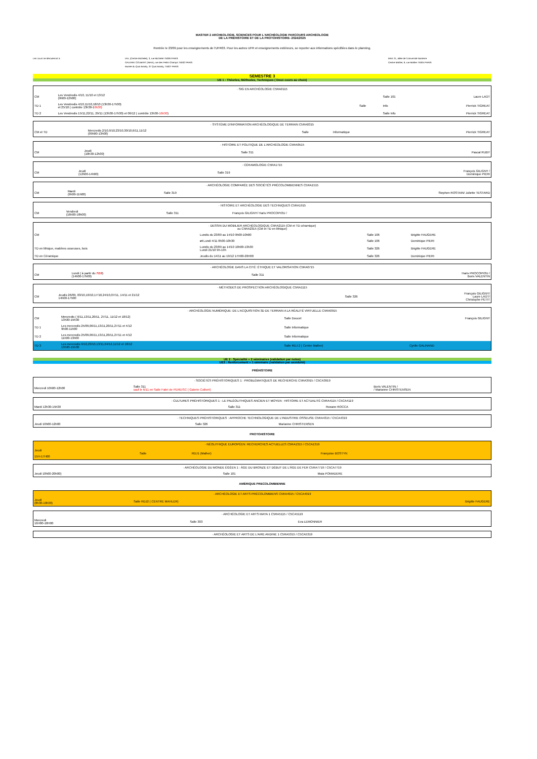MASTER 2 ARCHEOLOGIE, SCIENCES POUR L'ARCHÉOLOGIE PARCOURS ARCHÉOLOGIE
DE LA PRÉHISTOIRE ET DE LA PROTOHISTOIRE- 2024/2025
Rentrée le 23/09 pour les enseignements de l'UFR03. Pour les autres UFR et enseignements extérieurs, se reporter aux informations spécifiées dans le planning.
Les cours se dérouleront à : IAA, (Centre Michelet), 3, rue Michelet 75006 PARIS
GALERIE COLBERT (INHA), rue des Petits Champs 75002 PARIS
Musée du Quai Branly, 37 Quai Branly, 75007 PARIS
MAE 21, allée de l'Université Nanterre
Centre Mahler, 9, rue Malher 75004 PARIS
SEMESTRE 3
UE 1 : Théories, Méthodes, Techniques ( Deux cours au choix)
| · SIG EN ARCHÉOLOGIE C5RA0115 | | | | |
| CM | Les Vendredis 4/10, 11/10 et 13/12 (9h00-12h00) | | Salle 101 | Laure LAÜT |
| TD 1 | Les Vendredis 4/10,11/10,18/10 (13h30-17h30) et 25/10 ( contrôle 13h30-1 6h30) | Salle | Info | Pierrick TIGREAT |
| TD 2 | Les Vendredis 15/11,22/11, 29/11 (13h30-17h30) et 06/12 ( contrôle 13h30- 16h30 ) | | Salle Info | Pierrick TIGREAT |
| · SYSTÈME D'INFORMATION ARCHÉOLOGIQUE DE TERRAIN C5RA0315 | | | | |
| CM et TD | Mercredis 2/10,9/10,23/10,30/10,6/11,11/12 (09h00-13h00) | Salle | Informatique | Pierrick TIGREAT |
| · HISTOIRE ET POLITIQUE DE L'ARCHÉOLOGIE C5RA0515 | | | |
| CM | Jeudi (10h30-12h30) | Salle 311 | Pascal RUBY |
| · CÉRAMOLOGIE C5RA1715 | | | |
| CM | Jeudi (12h00-14h00) | Salle 319 | François GILIGNY / Dominique PIERI |
| · ARCHÉOLOGIE COMPARÉE DES SOCIÉTÉS PRÉCOLOMBIENNES C5RA1515 | | | |
| CM | Mardi (9h00-11h00) | Salle 319 | Stephen ROSTAIN/ Juliette TESTARD |
| · HISTOIRE ET ARCHÉOLOGIE DES TECHNIQUES C5RA1915 | | | |
| CM | Vendredi (16h00-18h00) | Salle 311 | François GILIGNY/ Haris PROCOPIOU / |
| · DESSIN DU MOBILIER ARCHÉOLOGIQUE C5RA2115 (CM et TD céramique) ou C5RA2315 (CM et TD en lithique) | | | |
| CM | Lundis du 23/09 au 14/10 9h00-10h00 | Salle 106 | Brigitte FAUGERE |
| | et Lundi 4/11 8h30-10h30 | Salle 106 | Dominique PIERI |
| TD en lithique, matières osseuses, bois | Lundis du 23/09 au 14/10 10h00-13h30 Lundi 21/10 9h-13h | Salle 326 | Brigitte FAUGERE |
| TD en Céramique | Jeudis du 14/11 au 19/12 17H00-20H00 | Salle 326 | Dominique PIERI |
| · ARCHÉOLOGIE DANS LA CITÉ: ÉTHIQUE ET VALORISATION C5RA0715 | | | |
| CM | Lundi ( à partir du 7/10 ) (14h00-17h00) | Salle 311 | Haris PROCOPIOU / Boris VALENTIN |
| · MÉTHODES DE PROSPECTION ARCHÉOLOGIQUE C5RA1115 | | | |
| CM | Jeudis 26/09, 03/10,10/10,17/10,24/10,07/11, 14/11 et 21/12 14h00-17h00 | Salle 326 | François GILIGNY/ Laure LAÜT/ Christophe PETIT |
| · ARCHÉOLOGIE NUMÉRIQUE: DE L'ACQUISITION 3D DE TERRAIN A LA RÉALITÉ VIRTUELLE C5RA0915 | | | |
| CM | Mercredis ( 6/11,13/11,20/11, 27/11, 11/12 et 18/12) 13h30-15h30 | Salle Doucet | François GILIGNY |
| TD 1 | Les mercredis 25/09,06/11,13/11,20/11,27/11 et 4/12 9h00-11h00 | Salle Informatique | |
| TD 2 | Les mercredis 25/09,06/11,13/11,20/11,27/11 et 4/12 11h00-13h00 | Salle Informatique | |
| TD 3 | Les mercredis 9/10,23/10,13/11,04/12,11/12 et 18/12 13h30-15h30 | Salle RDJ 2 ( Centre Malher) | Cyrille GALINAND |
UE 2 : Spécialité = 2 séminaires (validation par notes)
UE3 : Renforcement = 1 séminaire (validation par assiduité)
PRÉHISTOIRE
| · SOCIÉTÉS PRÉHISTORIQUES 1 : PROBLÉMATIQUES DE RECHERCHE C5RA3915 / C5CA3919 | | |
| Mercredi 10h00-12h00 | Salle 311 sauf le 6/11 en Salle Fabri de PEREISC ( Galerie Colbert) | Boris VALENTIN / / Marianne CHRISTENSEN |
| · CULTURES PRÉHISTORIQUES 1 - LE PALÉOLITHIQUES ANCIEN ET MOYEN : HISTOIRE ET ACTUALITÉ C5RA4115 / C5CA4119 | | |
| Mardi 13h30-15h30 | Salle 311 | Roxane ROCCA |
| · TECHNIQUES PRÉHISTORIQUES : APPROCHE TECHNOLOGIQUE DE L'INDUSTRIE OSSEUSE C5RA4315 / C5CA4319 | | |
| Jeudi 10h00-12h00 | Salle 326 | Marianne CHRISTENSEN |
PROTOHISTOIRE
| · NÉOLITHIQUE EUROPÉEN: RECHERCHES ACTUELLES C5RA1315 / C5CA1319 | | | |
| Jeudi 15H-17H00 | Salle | RDJ1 (Malher) | Françoise BOSTYN |
| · ARCHÉOLOGIE DU MONDE ÉGÉEN 1 : ÂGE DU BRONZE ET DÉBUT DE L'ÂGE DE FER C5RA7719 / C5CA7719 | | |
| Jeudi 18h00-20h00) | Salle 101 | Maia POMADERE |
AMÉRIQUE PRECOLOMBIENNE
| · ARCHÉOLOGIE ET ARTS PRÉCOLOMBIENS C5RA4915 / C5CA4919 | | |
| Jeudi (8h30-10h30) | Salle RDJ2 ( CENTRE MAHLER) | Brigitte FAUGERE |
| · ARCHÉOLOGIE ET ARTS MAYA 1 C5RA5115 / C5CA5119 | | |
| Mercredi 16H00-18H00 | Salle 303 | Eva LEMONNIER |
| · ARCHÉOLOGIE ET ARTS DE L'AIRE ANDINE 1 C5RA5315 / C5CA5319 |